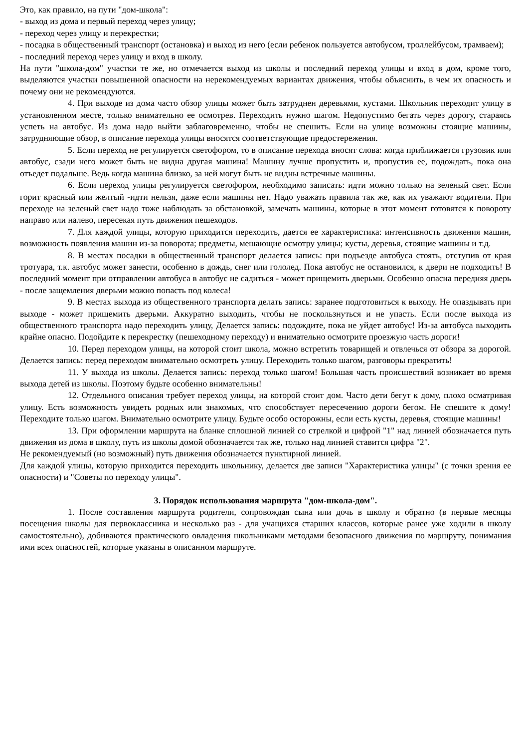Это, как правило, на пути "дом-школа":
- выход из дома и первый переход через улицу;
- переход через улицу и перекрестки;
- посадка в общественный транспорт (остановка) и выход из него (если ребенок пользуется автобусом, троллейбусом, трамваем);
- последний переход через улицу и вход в школу.
На пути "школа-дом" участки те же, но отмечается выход из школы и последний переход улицы и вход в дом, кроме того, выделяются участки повышенной опасности на нерекомендуемых вариантах движения, чтобы объяснить, в чем их опасность и почему они не рекомендуются.
4. При выходе из дома часто обзор улицы может быть затруднен деревьями, кустами. Школьник переходит улицу в установленном месте, только внимательно ее осмотрев. Переходить нужно шагом. Недопустимо бегать через дорогу, стараясь успеть на автобус. Из дома надо выйти заблаговременно, чтобы не спешить. Если на улице возможны стоящие машины, затрудняющие обзор, в описание перехода улицы вносятся соответствующие предостережения.
5. Если переход не регулируется светофором, то в описание перехода вносят слова: когда приближается грузовик или автобус, сзади него может быть не видна другая машина! Машину лучше пропустить и, пропустив ее, подождать, пока она отъедет подальше. Ведь когда машина близко, за ней могут быть не видны встречные машины.
6. Если переход улицы регулируется светофором, необходимо записать: идти можно только на зеленый свет. Если горит красный или желтый -идти нельзя, даже если машины нет. Надо уважать правила так же, как их уважают водители. При переходе на зеленый свет надо тоже наблюдать за обстановкой, замечать машины, которые в этот момент готовятся к повороту направо или налево, пересекая путь движения пешеходов.
7. Для каждой улицы, которую приходится переходить, дается ее характеристика: интенсивность движения машин, возможность появления машин из-за поворота; предметы, мешающие осмотру улицы; кусты, деревья, стоящие машины и т.д.
8. В местах посадки в общественный транспорт делается запись: при подъезде автобуса стоять, отступив от края тротуара, т.к. автобус может занести, особенно в дождь, снег или гололед. Пока автобус не остановился, к двери не подходить! В последний момент при отправлении автобуса в автобус не садиться - может прищемить дверьми. Особенно опасна передняя дверь - после защемления дверьми можно попасть под колеса!
9. В местах выхода из общественного транспорта делать запись: заранее подготовиться к выходу. Не опаздывать при выходе - может прищемить дверьми. Аккуратно выходить, чтобы не поскользнуться и не упасть. Если после выхода из общественного транспорта надо переходить улицу, Делается запись: подождите, пока не уйдет автобус! Из-за автобуса выходить крайне опасно. Подойдите к перекрестку (пешеходному переходу) и внимательно осмотрите проезжую часть дороги!
10. Перед переходом улицы, на которой стоит школа, можно встретить товарищей и отвлечься от обзора за дорогой. Делается запись: перед переходом внимательно осмотреть улицу. Переходить только шагом, разговоры прекратить!
11. У выхода из школы. Делается запись: переход только шагом! Большая часть происшествий возникает во время выхода детей из школы. Поэтому будьте особенно внимательны!
12. Отдельного описания требует переход улицы, на которой стоит дом. Часто дети бегут к дому, плохо осматривая улицу. Есть возможность увидеть родных или знакомых, что способствует пересечению дороги бегом. Не спешите к дому! Переходите только шагом. Внимательно осмотрите улицу. Будьте особо осторожны, если есть кусты, деревья, стоящие машины!
13. При оформлении маршрута на бланке сплошной линией со стрелкой и цифрой "1" над линией обозначается путь движения из дома в школу, путь из школы домой обозначается так же, только над линией ставится цифра "2".
Не рекомендуемый (но возможный) путь движения обозначается пунктирной линией.
Для каждой улицы, которую приходится переходить школьнику, делается две записи "Характеристика улицы" (с точки зрения ее опасности) и "Советы по переходу улицы".
3. Порядок использования маршрута "дом-школа-дом".
1. После составления маршрута родители, сопровождая сына или дочь в школу и обратно (в первые месяцы посещения школы для первоклассника и несколько раз - для учащихся старших классов, которые ранее уже ходили в школу самостоятельно), добиваются практического овладения школьниками методами безопасного движения по маршруту, понимания ими всех опасностей, которые указаны в описанном маршруте.